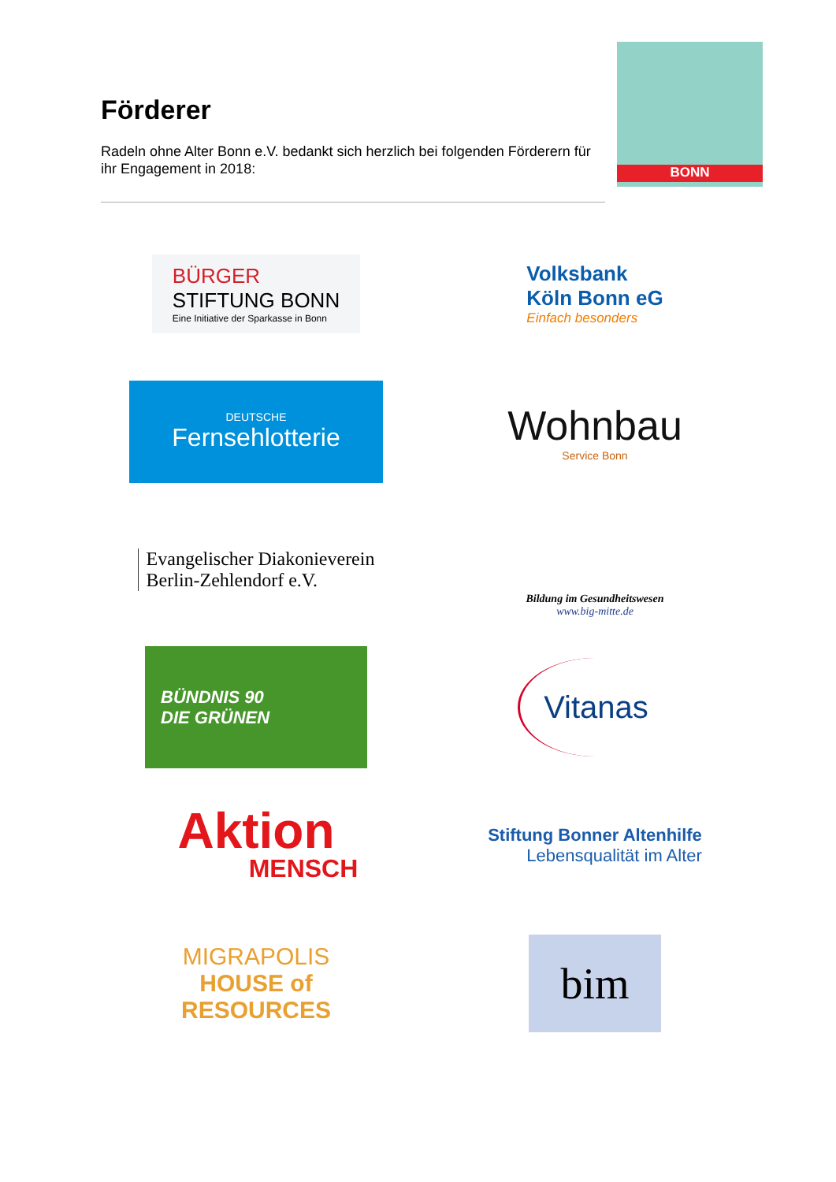Förderer
Radeln ohne Alter Bonn e.V. bedankt sich herzlich bei folgenden Förderern für ihr Engagement in 2018:
BONN
BÜRGER
STIFTUNG BONN
Eine Initiative der Sparkasse in Bonn
Volksbank
Köln Bonn eG
Einfach besonders
DEUTSCHE
Fernsehlotterie
Wohnbau
Service Bonn
Evangelischer Diakonieverein
Berlin-Zehlendorf e.V.
Bildung im Gesundheitswesen
www.big-mitte.de
BÜNDNIS 90
DIE GRÜNEN
Vitanas
Aktion
MENSCH
Stiftung Bonner Altenhilfe
Lebensqualität im Alter
MIGRAPOLIS
HOUSE of
RESOURCES
bim